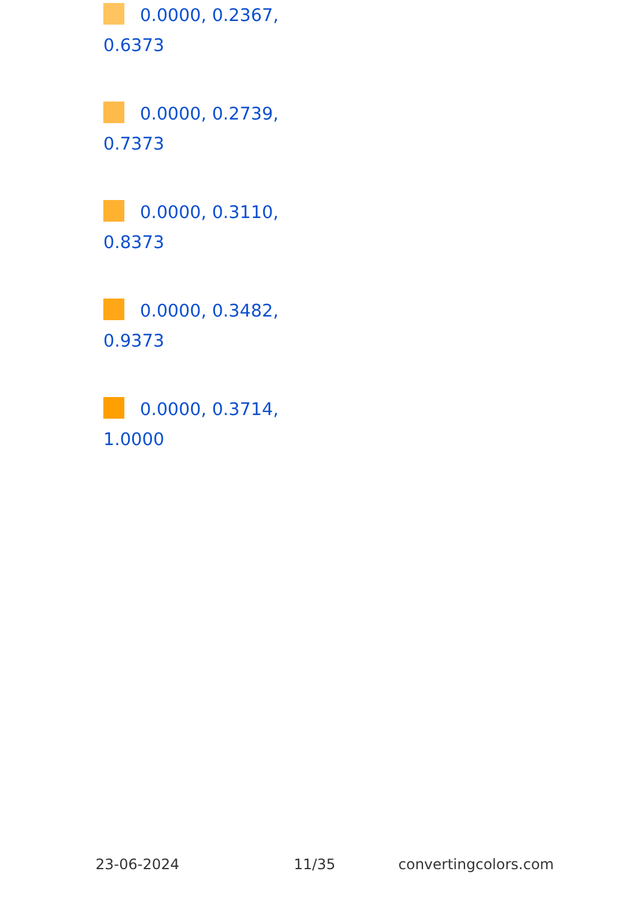0.0000, 0.2367, 0.6373
0.0000, 0.2739, 0.7373
0.0000, 0.3110, 0.8373
0.0000, 0.3482, 0.9373
0.0000, 0.3714, 1.0000
23-06-2024 11/35 convertingcolors.com